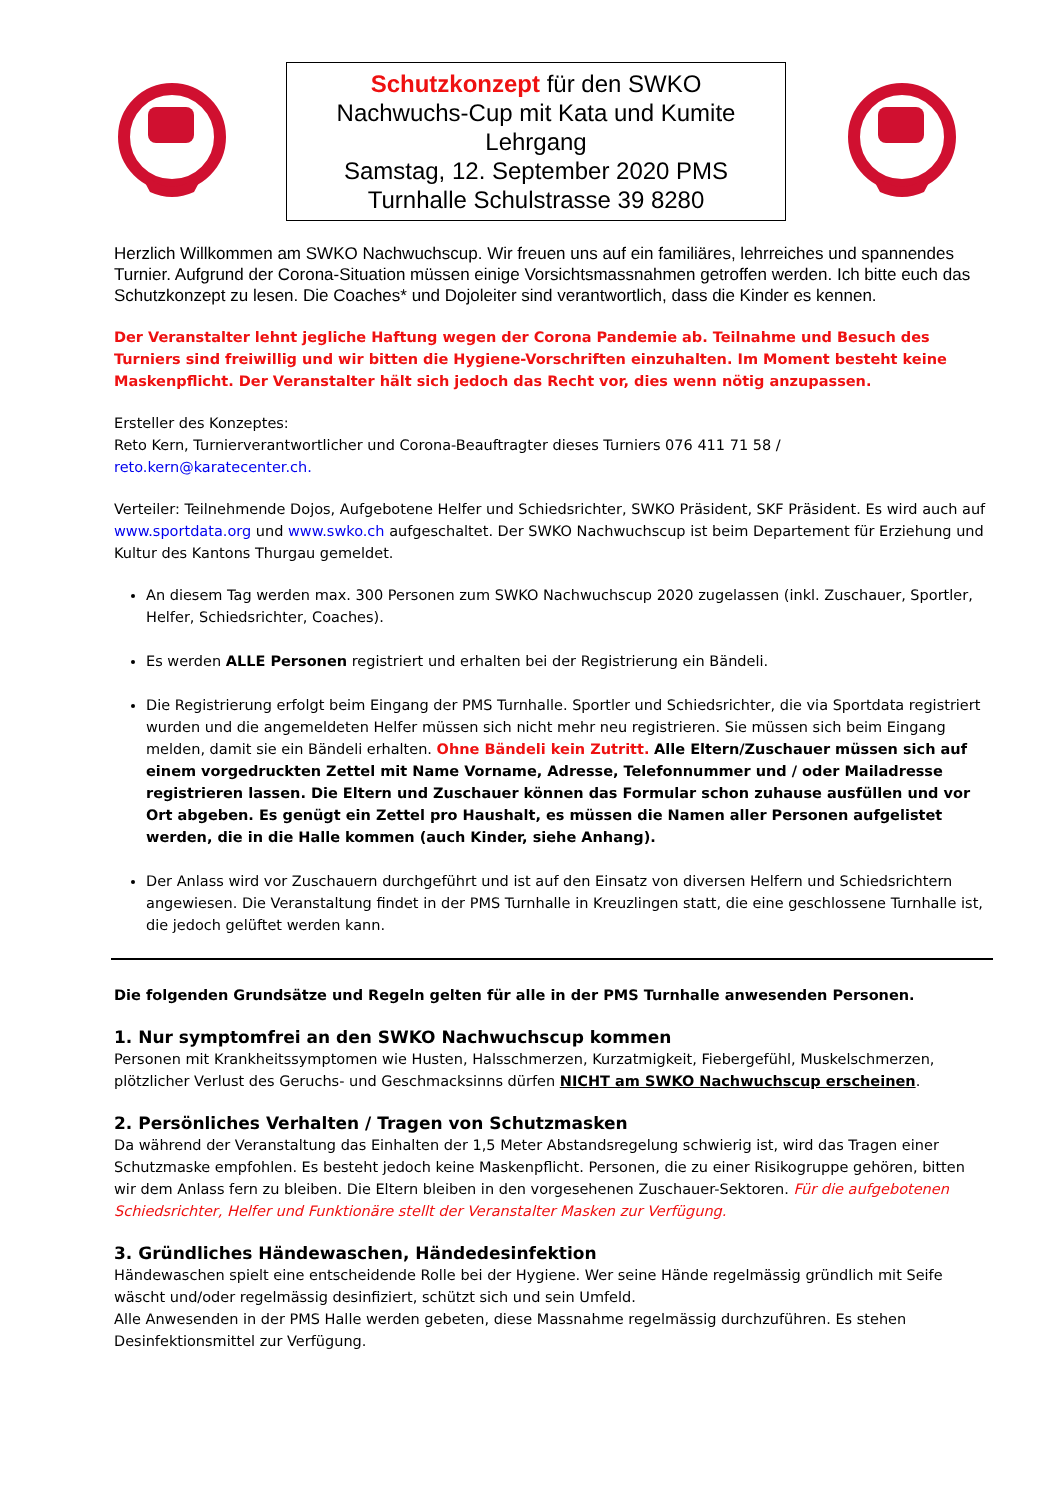Schutzkonzept für den SWKO
Nachwuchs-Cup mit Kata und Kumite
Lehrgang
Samstag, 12. September 2020 PMS
Turnhalle Schulstrasse 39 8280
Herzlich Willkommen am SWKO Nachwuchscup. Wir freuen uns auf ein familiäres, lehrreiches und spannendes Turnier. Aufgrund der Corona-Situation müssen einige Vorsichtsmassnahmen getroffen werden. Ich bitte euch das Schutzkonzept zu lesen. Die Coaches* und Dojoleiter sind verantwortlich, dass die Kinder es kennen.
Der Veranstalter lehnt jegliche Haftung wegen der Corona Pandemie ab. Teilnahme und Besuch des Turniers sind freiwillig und wir bitten die Hygiene-Vorschriften einzuhalten. Im Moment besteht keine Maskenpflicht. Der Veranstalter hält sich jedoch das Recht vor, dies wenn nötig anzupassen.
Ersteller des Konzeptes:
Reto Kern, Turnierverantwortlicher und Corona-Beauftragter dieses Turniers 076 411 71 58 /
reto.kern@karatecenter.ch.
Verteiler: Teilnehmende Dojos, Aufgebotene Helfer und Schiedsrichter, SWKO Präsident, SKF Präsident. Es wird auch auf www.sportdata.org und www.swko.ch aufgeschaltet. Der SWKO Nachwuchscup ist beim Departement für Erziehung und Kultur des Kantons Thurgau gemeldet.
An diesem Tag werden max. 300 Personen zum SWKO Nachwuchscup 2020 zugelassen (inkl. Zuschauer, Sportler, Helfer, Schiedsrichter, Coaches).
Es werden ALLE Personen registriert und erhalten bei der Registrierung ein Bändeli.
Die Registrierung erfolgt beim Eingang der PMS Turnhalle. Sportler und Schiedsrichter, die via Sportdata registriert wurden und die angemeldeten Helfer müssen sich nicht mehr neu registrieren. Sie müssen sich beim Eingang melden, damit sie ein Bändeli erhalten. Ohne Bändeli kein Zutritt. Alle Eltern/Zuschauer müssen sich auf einem vorgedruckten Zettel mit Name Vorname, Adresse, Telefonnummer und / oder Mailadresse registrieren lassen. Die Eltern und Zuschauer können das Formular schon zuhause ausfüllen und vor Ort abgeben. Es genügt ein Zettel pro Haushalt, es müssen die Namen aller Personen aufgelistet werden, die in die Halle kommen (auch Kinder, siehe Anhang).
Der Anlass wird vor Zuschauern durchgeführt und ist auf den Einsatz von diversen Helfern und Schiedsrichtern angewiesen. Die Veranstaltung findet in der PMS Turnhalle in Kreuzlingen statt, die eine geschlossene Turnhalle ist, die jedoch gelüftet werden kann.
Die folgenden Grundsätze und Regeln gelten für alle in der PMS Turnhalle anwesenden Personen.
1. Nur symptomfrei an den SWKO Nachwuchscup kommen
Personen mit Krankheitssymptomen wie Husten, Halsschmerzen, Kurzatmigkeit, Fiebergefühl, Muskelschmerzen, plötzlicher Verlust des Geruchs- und Geschmacksinns dürfen NICHT am SWKO Nachwuchscup erscheinen.
2. Persönliches Verhalten / Tragen von Schutzmasken
Da während der Veranstaltung das Einhalten der 1,5 Meter Abstandsregelung schwierig ist, wird das Tragen einer Schutzmaske empfohlen. Es besteht jedoch keine Maskenpflicht. Personen, die zu einer Risikogruppe gehören, bitten wir dem Anlass fern zu bleiben. Die Eltern bleiben in den vorgesehenen Zuschauer-Sektoren. Für die aufgebotenen Schiedsrichter, Helfer und Funktionäre stellt der Veranstalter Masken zur Verfügung.
3. Gründliches Händewaschen, Händedesinfektion
Händewaschen spielt eine entscheidende Rolle bei der Hygiene. Wer seine Hände regelmässig gründlich mit Seife wäscht und/oder regelmässig desinfiziert, schützt sich und sein Umfeld.
Alle Anwesenden in der PMS Halle werden gebeten, diese Massnahme regelmässig durchzuführen. Es stehen Desinfektionsmittel zur Verfügung.